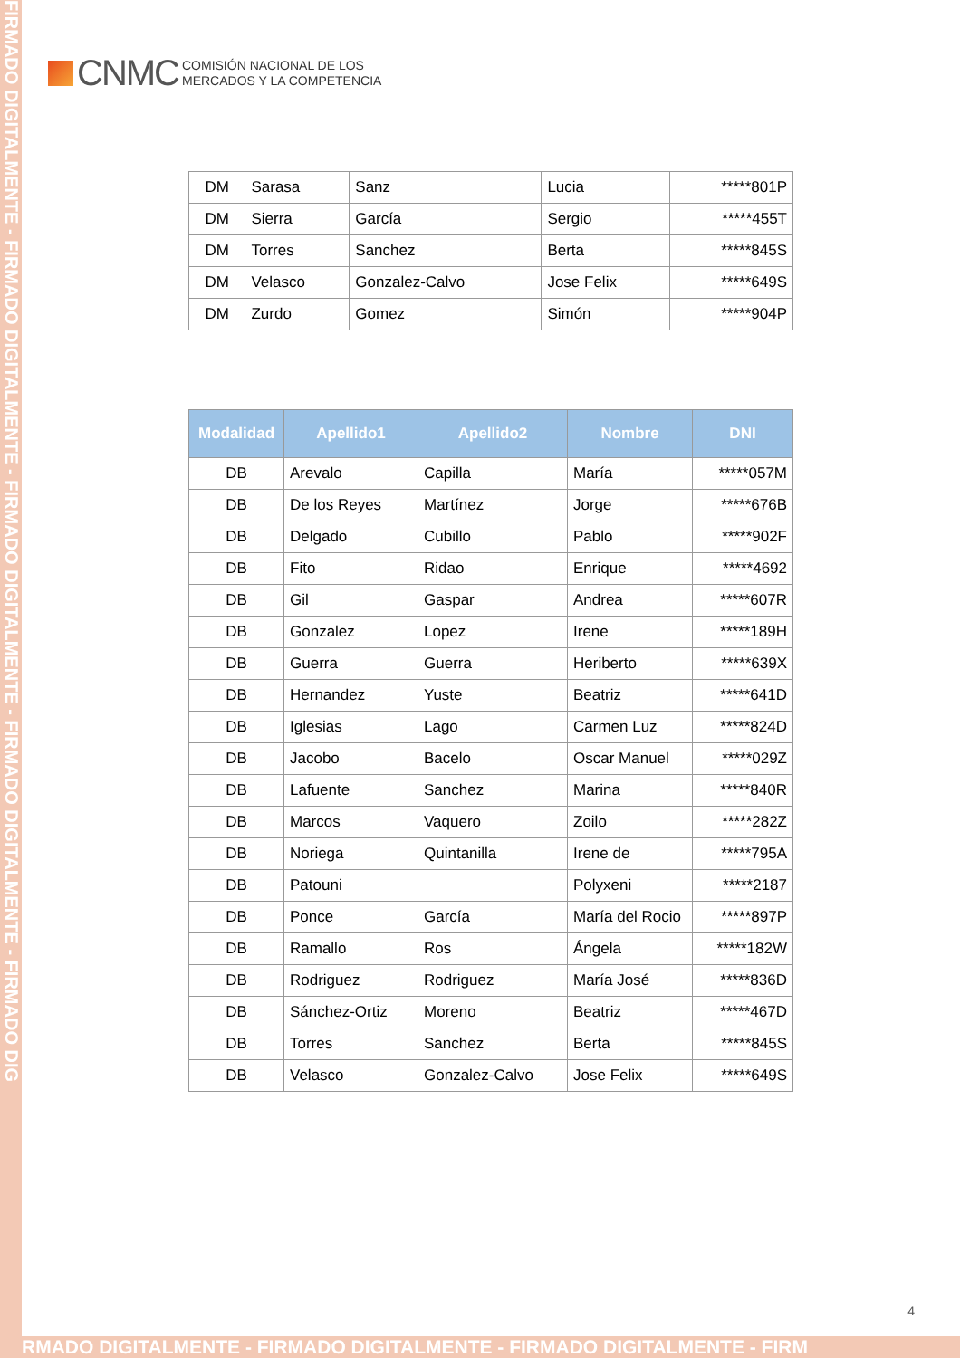FIRMADO DIGITALMENTE - FIRMADO DIGITALMENTE - FIRMADO DIGITALMENTE - FIRMADO DIGITALMENTE - FIRMADO DIG
CNMC
COMISIÓN NACIONAL DE LOS
MERCADOS Y LA COMPETENCIA
| DM | Sarasa | Sanz | Lucia | *****801P |
| DM | Sierra | García | Sergio | *****455T |
| DM | Torres | Sanchez | Berta | *****845S |
| DM | Velasco | Gonzalez-Calvo | Jose Felix | *****649S |
| DM | Zurdo | Gomez | Simón | *****904P |
| Modalidad | Apellido1 | Apellido2 | Nombre | DNI |
| --- | --- | --- | --- | --- |
| DB | Arevalo | Capilla | María | *****057M |
| DB | De los Reyes | Martínez | Jorge | *****676B |
| DB | Delgado | Cubillo | Pablo | *****902F |
| DB | Fito | Ridao | Enrique | *****4692 |
| DB | Gil | Gaspar | Andrea | *****607R |
| DB | Gonzalez | Lopez | Irene | *****189H |
| DB | Guerra | Guerra | Heriberto | *****639X |
| DB | Hernandez | Yuste | Beatriz | *****641D |
| DB | Iglesias | Lago | Carmen Luz | *****824D |
| DB | Jacobo | Bacelo | Oscar Manuel | *****029Z |
| DB | Lafuente | Sanchez | Marina | *****840R |
| DB | Marcos | Vaquero | Zoilo | *****282Z |
| DB | Noriega | Quintanilla | Irene de | *****795A |
| DB | Patouni | | Polyxeni | *****2187 |
| DB | Ponce | García | María del Rocio | *****897P |
| DB | Ramallo | Ros | Ángela | *****182W |
| DB | Rodriguez | Rodriguez | María José | *****836D |
| DB | Sánchez-Ortiz | Moreno | Beatriz | *****467D |
| DB | Torres | Sanchez | Berta | *****845S |
| DB | Velasco | Gonzalez-Calvo | Jose Felix | *****649S |
4
RMADO DIGITALMENTE - FIRMADO DIGITALMENTE - FIRMADO DIGITALMENTE - FIRM